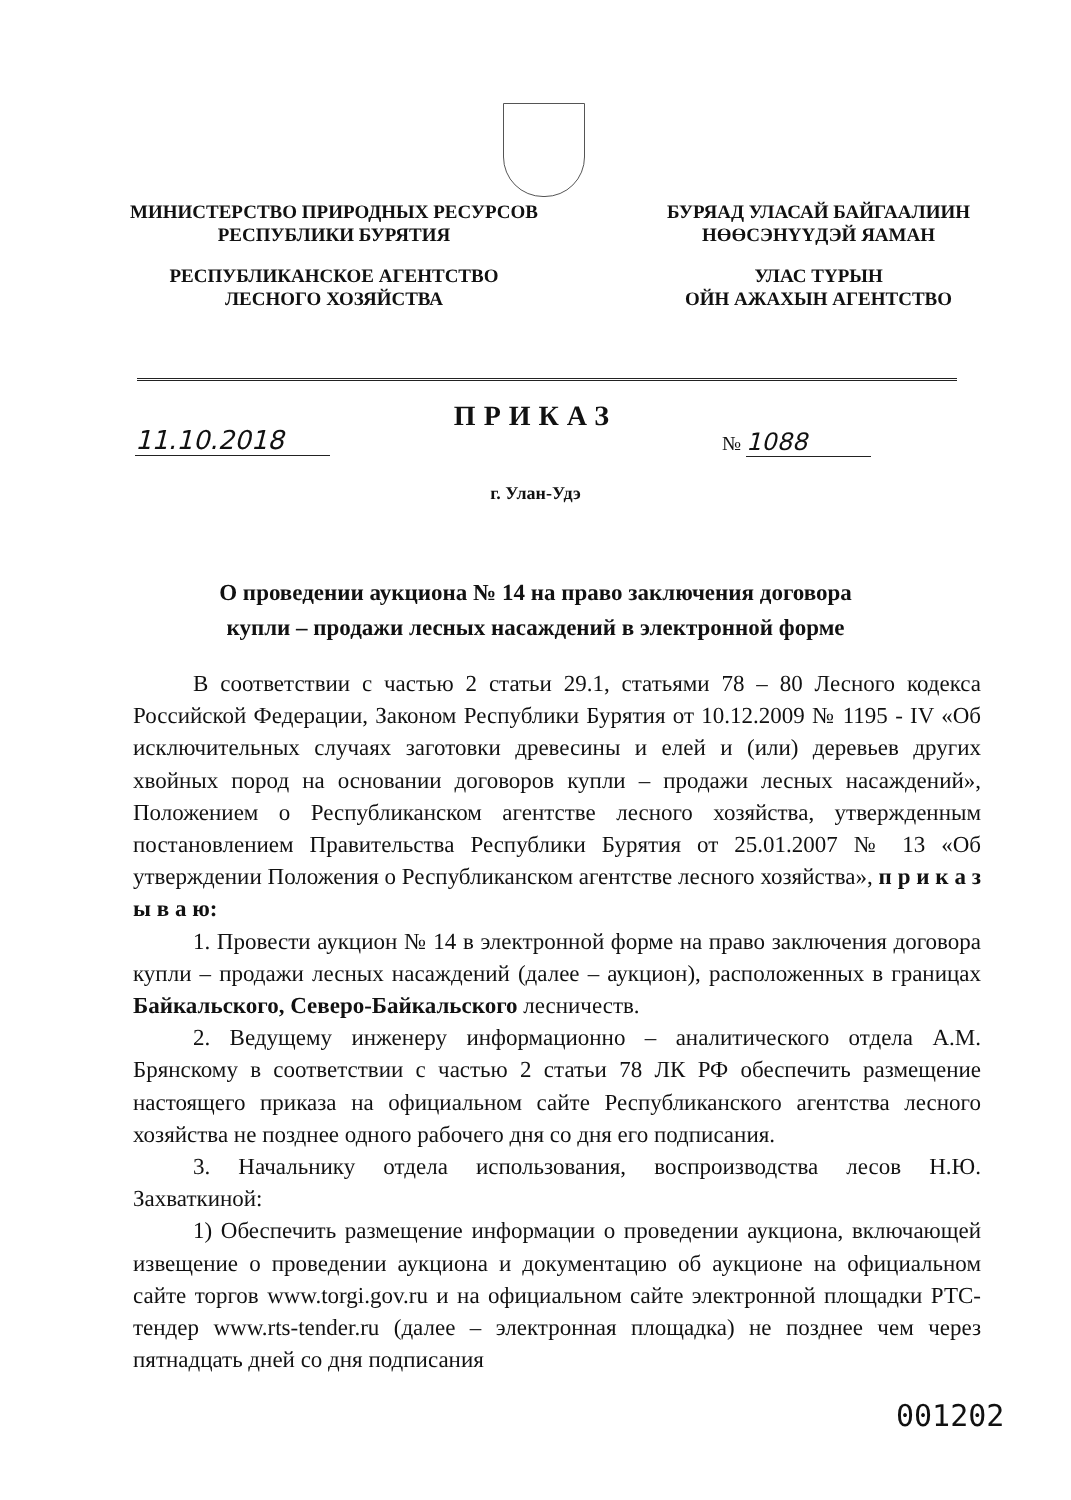МИНИСТЕРСТВО ПРИРОДНЫХ РЕСУРСОВ
РЕСПУБЛИКИ БУРЯТИЯ
РЕСПУБЛИКАНСКОЕ АГЕНТСТВО
ЛЕСНОГО ХОЗЯЙСТВА
БУРЯАД УЛАСАЙ БАЙГААЛИИН
НӨӨСЭНҮҮДЭЙ ЯАМАН
УЛАС ТҮРЫН
ОЙН АЖАХЫН АГЕНТСТВО
ПРИКАЗ
11.10.2018 № 1088
г. Улан-Удэ
О проведении аукциона № 14 на право заключения договора
купли – продажи лесных насаждений в электронной форме
В соответствии с частью 2 статьи 29.1, статьями 78 – 80 Лесного кодекса Российской Федерации, Законом Республики Бурятия от 10.12.2009 № 1195 - IV «Об исключительных случаях заготовки древесины и елей и (или) деревьев других хвойных пород на основании договоров купли – продажи лесных насаждений», Положением о Республиканском агентстве лесного хозяйства, утвержденным постановлением Правительства Республики Бурятия от 25.01.2007 № 13 «Об утверждении Положения о Республиканском агентстве лесного хозяйства», п р и к а з ы в а ю:
1. Провести аукцион № 14 в электронной форме на право заключения договора купли – продажи лесных насаждений (далее – аукцион), расположенных в границах Байкальского, Северо-Байкальского лесничеств.
2. Ведущему инженеру информационно – аналитического отдела А.М. Брянскому в соответствии с частью 2 статьи 78 ЛК РФ обеспечить размещение настоящего приказа на официальном сайте Республиканского агентства лесного хозяйства не позднее одного рабочего дня со дня его подписания.
3. Начальнику отдела использования, воспроизводства лесов Н.Ю. Захваткиной:
1) Обеспечить размещение информации о проведении аукциона, включающей извещение о проведении аукциона и документацию об аукционе на официальном сайте торгов www.torgi.gov.ru и на официальном сайте электронной площадки РТС-тендер www.rts-tender.ru (далее – электронная площадка) не позднее чем через пятнадцать дней со дня подписания
001202